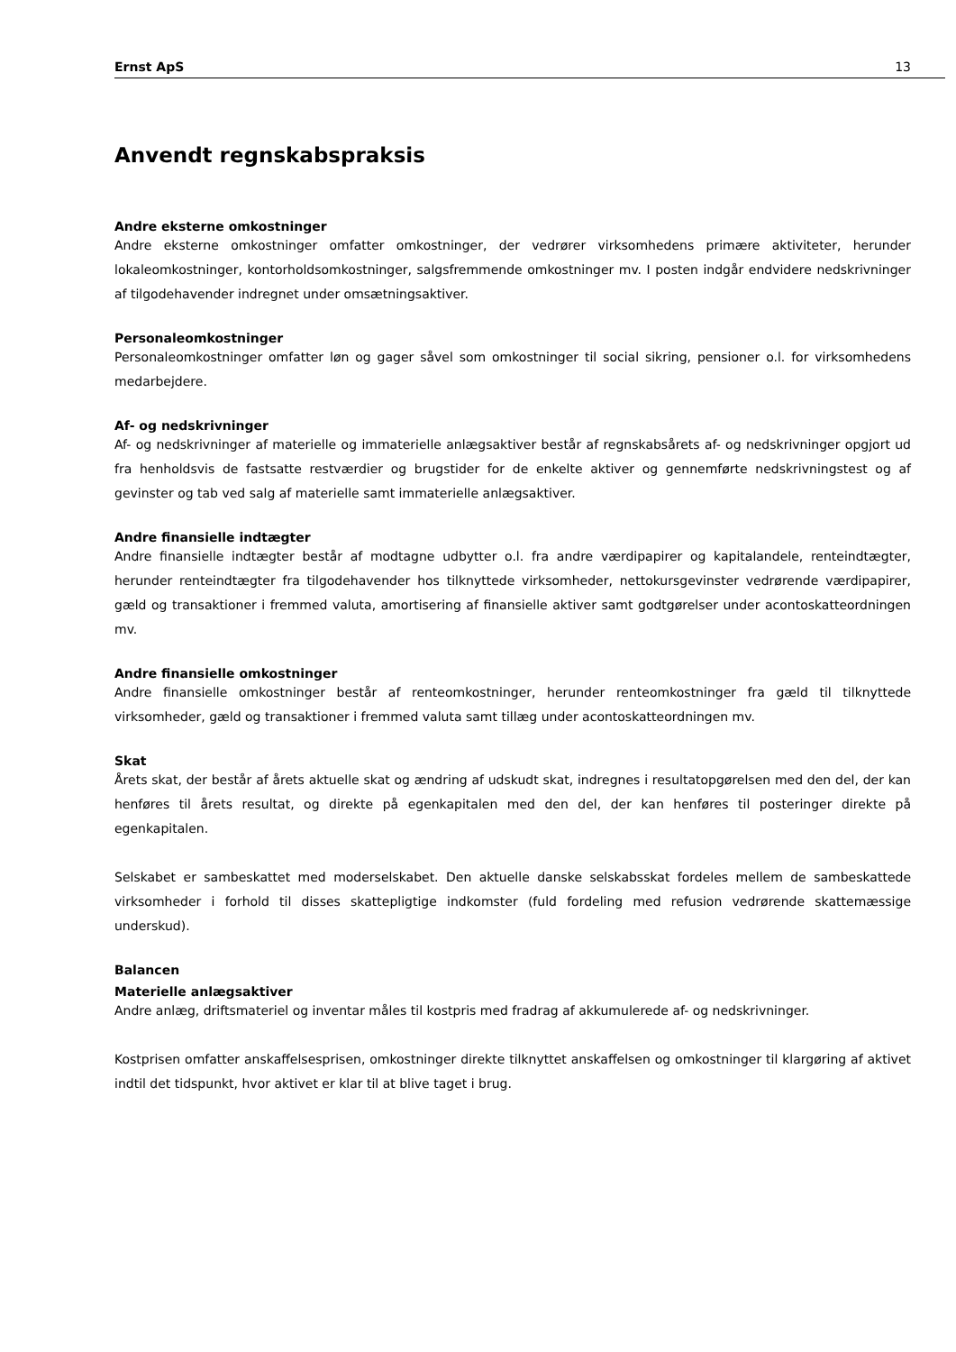Ernst ApS 13
Anvendt regnskabspraksis
Andre eksterne omkostninger
Andre eksterne omkostninger omfatter omkostninger, der vedrører virksomhedens primære aktiviteter, herunder lokaleomkostninger, kontorholdsomkostninger, salgsfremmende omkostninger mv. I posten indgår endvidere nedskrivninger af tilgodehavender indregnet under omsætningsaktiver.
Personaleomkostninger
Personaleomkostninger omfatter løn og gager såvel som omkostninger til social sikring, pensioner o.l. for virksomhedens medarbejdere.
Af- og nedskrivninger
Af- og nedskrivninger af materielle og immaterielle anlægsaktiver består af regnskabsårets af- og nedskrivninger opgjort ud fra henholdsvis de fastsatte restværdier og brugstider for de enkelte aktiver og gennemførte nedskrivningstest og af gevinster og tab ved salg af materielle samt immaterielle anlægsaktiver.
Andre finansielle indtægter
Andre finansielle indtægter består af modtagne udbytter o.l. fra andre værdipapirer og kapitalandele, renteindtægter, herunder renteindtægter fra tilgodehavender hos tilknyttede virksomheder, nettokursgevinster vedrørende værdipapirer, gæld og transaktioner i fremmed valuta, amortisering af finansielle aktiver samt godtgørelser under acontoskatteordningen mv.
Andre finansielle omkostninger
Andre finansielle omkostninger består af renteomkostninger, herunder renteomkostninger fra gæld til tilknyttede virksomheder, gæld og transaktioner i fremmed valuta samt tillæg under acontoskatteordningen mv.
Skat
Årets skat, der består af årets aktuelle skat og ændring af udskudt skat, indregnes i resultatopgørelsen med den del, der kan henføres til årets resultat, og direkte på egenkapitalen med den del, der kan henføres til posteringer direkte på egenkapitalen.
Selskabet er sambeskattet med moderselskabet. Den aktuelle danske selskabsskat fordeles mellem de sambeskattede virksomheder i forhold til disses skattepligtige indkomster (fuld fordeling med refusion vedrørende skattemæssige underskud).
Balancen
Materielle anlægsaktiver
Andre anlæg, driftsmateriel og inventar måles til kostpris med fradrag af akkumulerede af- og nedskrivninger.
Kostprisen omfatter anskaffelsesprisen, omkostninger direkte tilknyttet anskaffelsen og omkostninger til klargøring af aktivet indtil det tidspunkt, hvor aktivet er klar til at blive taget i brug.